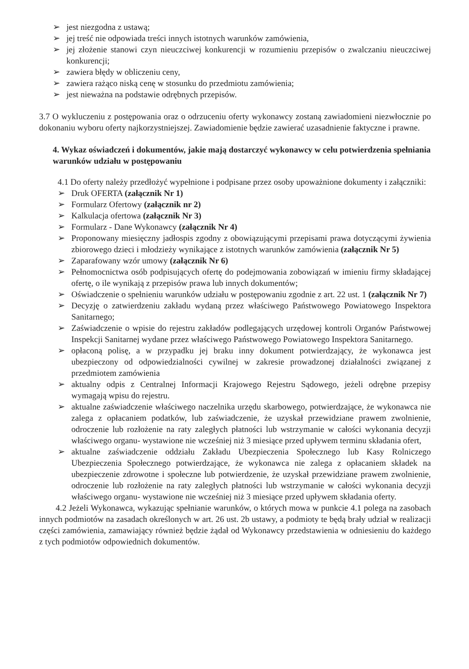➢ jest niezgodna z ustawą;
➢ jej treść nie odpowiada treści innych istotnych warunków zamówienia,
➢ jej złożenie stanowi czyn nieuczciwej konkurencji w rozumieniu przepisów o zwalczaniu nieuczciwej konkurencji;
➢ zawiera błędy w obliczeniu ceny,
➢ zawiera rażąco niską cenę w stosunku do przedmiotu zamówienia;
➢ jest nieważna na podstawie odrębnych przepisów.
3.7 O wykluczeniu z postępowania oraz o odrzuceniu oferty wykonawcy zostaną zawiadomieni niezwłocznie po dokonaniu wyboru oferty najkorzystniejszej. Zawiadomienie będzie zawierać uzasadnienie faktyczne i prawne.
4. Wykaz oświadczeń i dokumentów, jakie mają dostarczyć wykonawcy w celu potwierdzenia spełniania warunków udziału w postępowaniu
4.1 Do oferty należy przedłożyć wypełnione i podpisane przez osoby upoważnione dokumenty i załączniki:
➢ Druk OFERTA (załącznik Nr 1)
➢ Formularz Ofertowy (załącznik nr 2)
➢ Kalkulacja ofertowa (załącznik Nr 3)
➢ Formularz - Dane Wykonawcy (załącznik Nr 4)
➢ Proponowany miesięczny jadłospis zgodny z obowiązującymi przepisami prawa dotyczącymi żywienia zbiorowego dzieci i młodzieży wynikające z istotnych warunków zamówienia (załącznik Nr 5)
➢ Zaparafowany wzór umowy (załącznik Nr 6)
➢ Pełnomocnictwa osób podpisujących ofertę do podejmowania zobowiązań w imieniu firmy składającej ofertę, o ile wynikają z przepisów prawa lub innych dokumentów;
➢ Oświadczenie o spełnieniu warunków udziału w postępowaniu zgodnie z art. 22 ust. 1 (załącznik Nr 7)
➢ Decyzję o zatwierdzeniu zakładu wydaną przez właściwego Państwowego Powiatowego Inspektora Sanitarnego;
➢ Zaświadczenie o wpisie do rejestru zakładów podlegających urzędowej kontroli Organów Państwowej Inspekcji Sanitarnej wydane przez właściwego Państwowego Powiatowego Inspektora Sanitarnego.
➢ opłaconą polisę, a w przypadku jej braku inny dokument potwierdzający, że wykonawca jest ubezpieczony od odpowiedzialności cywilnej w zakresie prowadzonej działalności związanej z przedmiotem zamówienia
➢ aktualny odpis z Centralnej Informacji Krajowego Rejestru Sądowego, jeżeli odrębne przepisy wymagają wpisu do rejestru.
➢ aktualne zaświadczenie właściwego naczelnika urzędu skarbowego, potwierdzające, że wykonawca nie zalega z opłacaniem podatków, lub zaświadczenie, że uzyskał przewidziane prawem zwolnienie, odroczenie lub rozłożenie na raty zaległych płatności lub wstrzymanie w całości wykonania decyzji właściwego organu- wystawione nie wcześniej niż 3 miesiące przed upływem terminu składania ofert,
➢ aktualne zaświadczenie oddziału Zakładu Ubezpieczenia Społecznego lub Kasy Rolniczego Ubezpieczenia Społecznego potwierdzające, że wykonawca nie zalega z opłacaniem składek na ubezpieczenie zdrowotne i społeczne lub potwierdzenie, że uzyskał przewidziane prawem zwolnienie, odroczenie lub rozłożenie na raty zaległych płatności lub wstrzymanie w całości wykonania decyzji właściwego organu- wystawione nie wcześniej niż 3 miesiące przed upływem składania oferty.
4.2 Jeżeli Wykonawca, wykazując spełnianie warunków, o których mowa w punkcie 4.1 polega na zasobach innych podmiotów na zasadach określonych w art. 26 ust. 2b ustawy, a podmioty te będą brały udział w realizacji części zamówienia, zamawiający również będzie żądał od Wykonawcy przedstawienia w odniesieniu do każdego z tych podmiotów odpowiednich dokumentów.